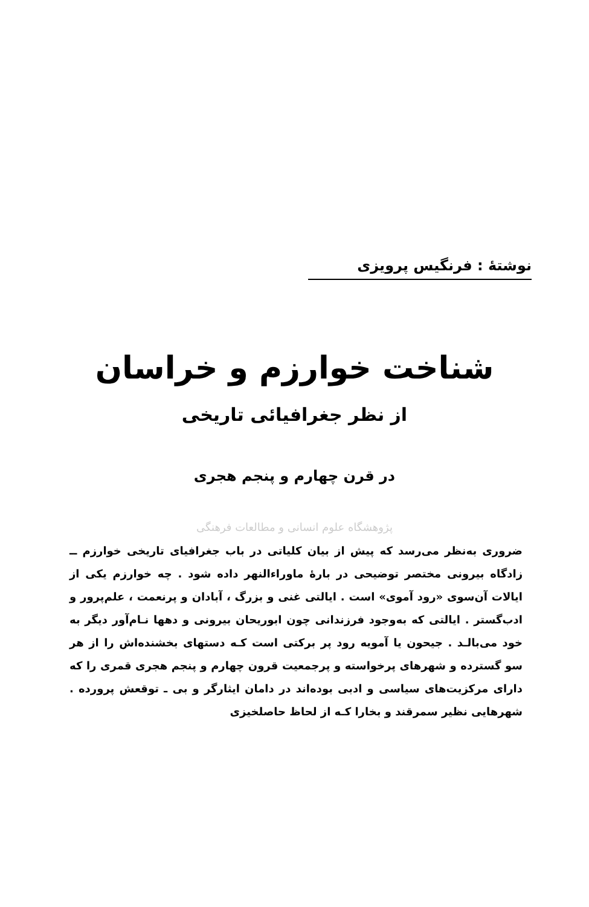نوشتهٔ : فرنگیس پرویزی
شناخت خوارزم و خراسان
از نظر جغرافیائی تاریخی
در قرن چهارم و پنجم هجری
پژوهشگاه علوم انسانی و مطالعات فرهنگی
ضروری به‌نظر می‌رسد که پیش از بیان کلیاتی در باب جغرافیای تاریخی خوارزم ــ زادگاه بیرونی مختصر توضیحی در بارهٔ ماوراءالنهر داده شود . چه خوارزم یکی از ایالات آن‌سوی «رود آموی» است . ایالتی غنی و بزرگ ، آبادان و پرنعمت ، علم‌پرور و ادب‌گستر . ایالتی که به‌وجود فرزندانی چون ابوریحان بیرونی و دهها نـام‌آور دیگر به خود می‌بالـد . جیحون یا آمویه رود پر برکتی است کـه دستهای بخشنده‌اش را از هر سو گسترده و شهرهای پرخواسته و پرجمعیت قرون چهارم و پنجم هجری قمری را که دارای مرکزیت‌های سیاسی و ادبی بوده‌اند در دامان ایثارگر و بی ـ توقعش پرورده . شهرهایی نظیر سمرقند و بخارا کـه از لحاظ حاصلخیزی